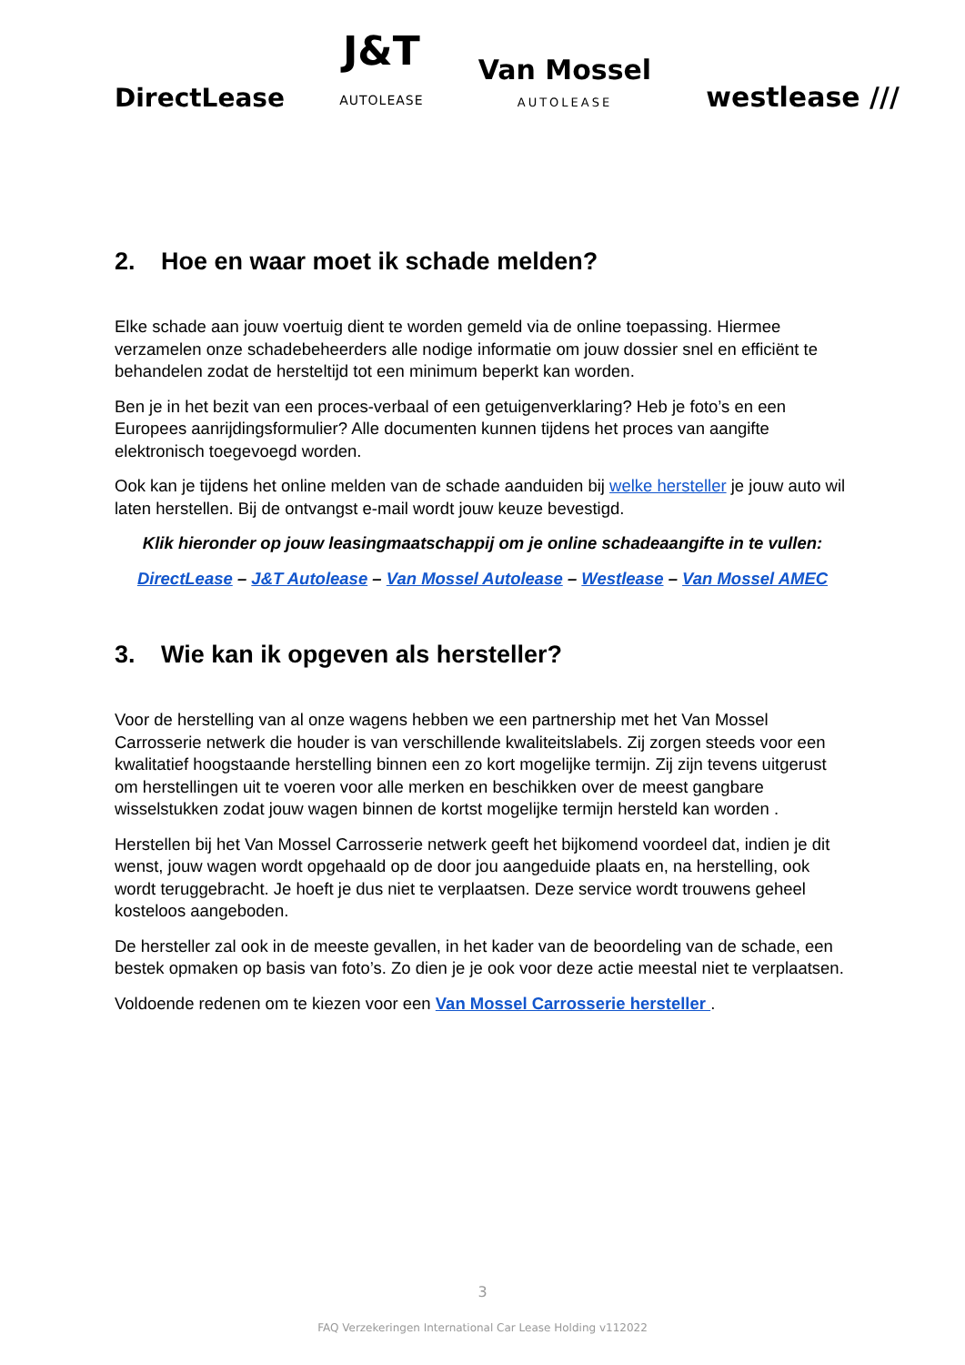DirectLease
J&T
AUTOLEASE
Van Mossel
AUTOLEASE
westlease ///
2. Hoe en waar moet ik schade melden?
Elke schade aan jouw voertuig dient te worden gemeld via de online toepassing. Hiermee verzamelen onze schadebeheerders alle nodige informatie om jouw dossier snel en efficiënt te behandelen zodat de hersteltijd tot een minimum beperkt kan worden.
Ben je in het bezit van een proces-verbaal of een getuigenverklaring? Heb je foto’s en een Europees aanrijdingsformulier? Alle documenten kunnen tijdens het proces van aangifte elektronisch toegevoegd worden.
Ook kan je tijdens het online melden van de schade aanduiden bij welke hersteller je jouw auto wil laten herstellen. Bij de ontvangst e-mail wordt jouw keuze bevestigd.
Klik hieronder op jouw leasingmaatschappij om je online schadeaangifte in te vullen:
DirectLease – J&T Autolease – Van Mossel Autolease – Westlease – Van Mossel AMEC
3. Wie kan ik opgeven als hersteller?
Voor de herstelling van al onze wagens hebben we een partnership met het Van Mossel Carrosserie netwerk die houder is van verschillende kwaliteitslabels. Zij zorgen steeds voor een kwalitatief hoogstaande herstelling binnen een zo kort mogelijke termijn. Zij zijn tevens uitgerust om herstellingen uit te voeren voor alle merken en beschikken over de meest gangbare wisselstukken zodat jouw wagen binnen de kortst mogelijke termijn hersteld kan worden .
Herstellen bij het Van Mossel Carrosserie netwerk geeft het bijkomend voordeel dat, indien je dit wenst, jouw wagen wordt opgehaald op de door jou aangeduide plaats en, na herstelling, ook wordt teruggebracht. Je hoeft je dus niet te verplaatsen. Deze service wordt trouwens geheel kosteloos aangeboden.
De hersteller zal ook in de meeste gevallen, in het kader van de beoordeling van de schade, een bestek opmaken op basis van foto’s. Zo dien je je ook voor deze actie meestal niet te verplaatsen.
Voldoende redenen om te kiezen voor een Van Mossel Carrosserie hersteller .
3
FAQ Verzekeringen International Car Lease Holding v112022